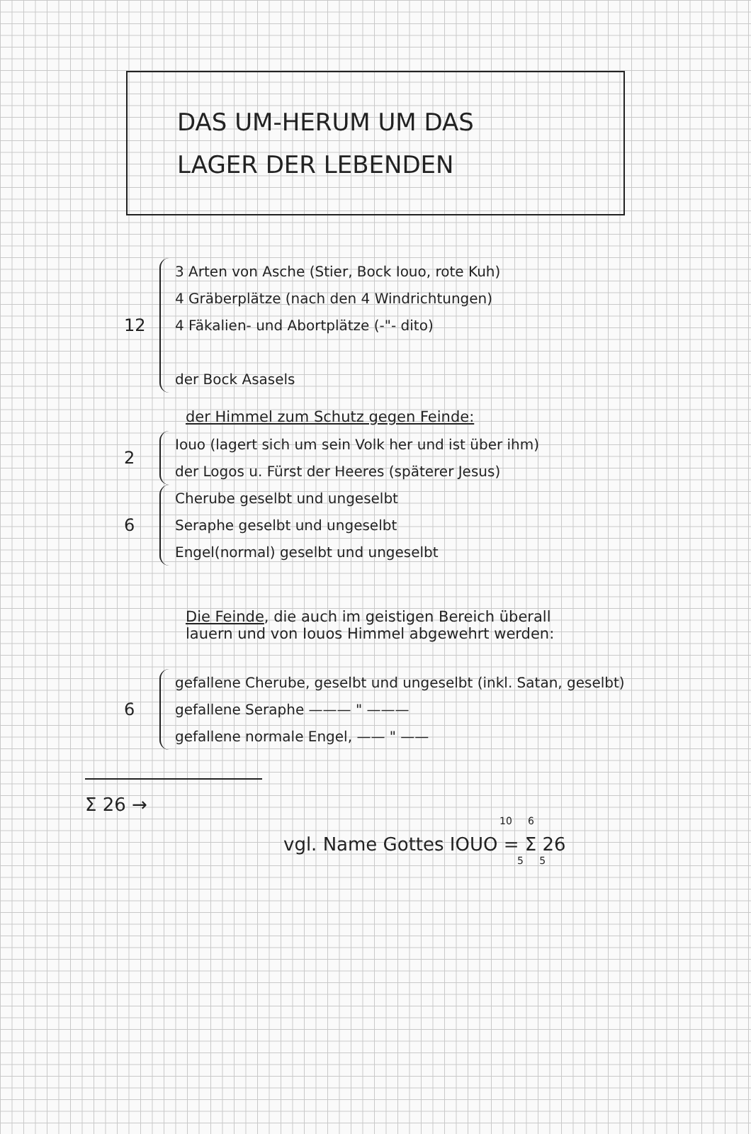DAS UM-HERUM UM DAS
LAGER DER LEBENDEN
12
3 Arten von Asche (Stier, Bock Iouo, rote Kuh)
4 Gräberplätze (nach den 4 Windrichtungen)
4 Fäkalien- und Abortplätze (-"- dito)
der Bock Asasels
der Himmel zum Schutz gegen Feinde:
2
Iouo (lagert sich um sein Volk her und ist über ihm)
der Logos u. Fürst der Heeres (späterer Jesus)
6
Cherubе geselbt und ungeselbt
Seraphe geselbt und ungeselbt
Engel(normal) geselbt und ungeselbt
Die Feinde, die auch im geistigen Bereich überall
lauern und von Iouos Himmel abgewehrt werden:
6
gefallene Cherube, geselbt und ungeselbt (inkl. Satan, geselbt)
gefallene Seraphe ——— " ———
gefallene normale Engel, —— " ——
Σ 26 →
10 6
vgl. Name Gottes IOUO = Σ 26
5 5